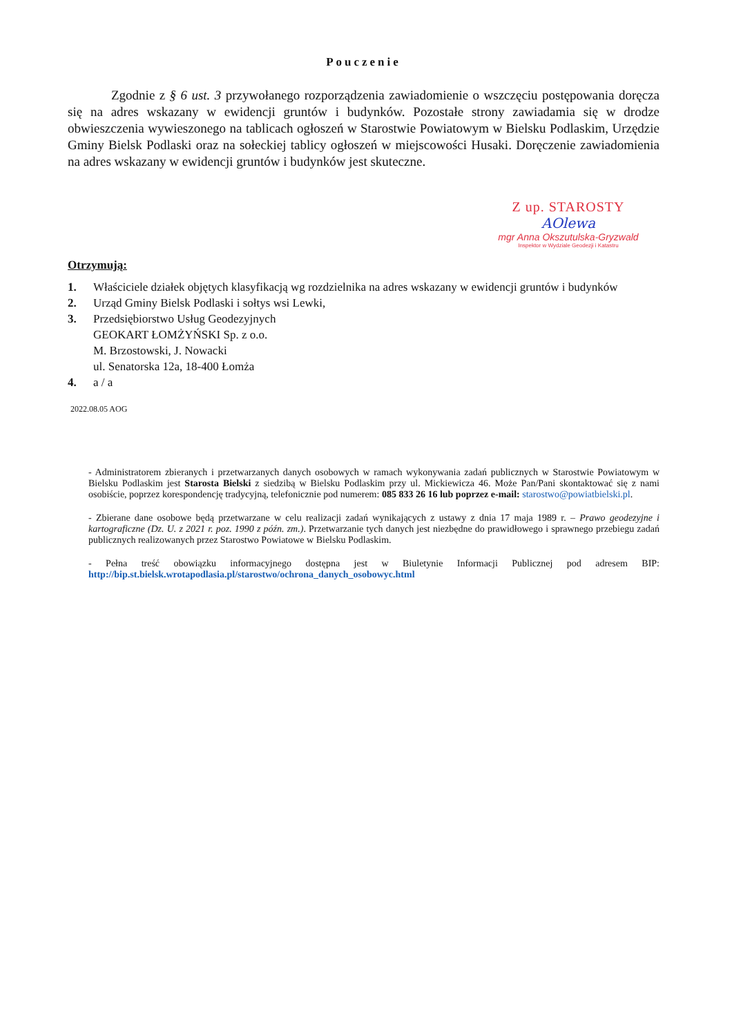Pouczenie
Zgodnie z § 6 ust. 3 przywołanego rozporządzenia zawiadomienie o wszczęciu postępowania doręcza się na adres wskazany w ewidencji gruntów i budynków. Pozostałe strony zawiadamia się w drodze obwieszczenia wywieszonego na tablicach ogłoszeń w Starostwie Powiatowym w Bielsku Podlaskim, Urzędzie Gminy Bielsk Podlaski oraz na sołeckiej tablicy ogłoszeń w miejscowości Husaki. Doręczenie zawiadomienia na adres wskazany w ewidencji gruntów i budynków jest skuteczne.
Z up. STAROSTY
AOlewa
mgr Anna Okszutulska-Gryzwald
Inspektor w Wydziale Geodezji i Katastru
Otrzymują:
1. Właściciele działek objętych klasyfikacją wg rozdzielnika na adres wskazany w ewidencji gruntów i budynków
2. Urząd Gminy Bielsk Podlaski i sołtys wsi Lewki,
3. Przedsiębiorstwo Usług Geodezyjnych
GEOKART ŁOMŻYŃSKI Sp. z o.o.
M. Brzostowski, J. Nowacki
ul. Senatorska 12a, 18-400 Łomża
4. a / a
2022.08.05 AOG
- Administratorem zbieranych i przetwarzanych danych osobowych w ramach wykonywania zadań publicznych w Starostwie Powiatowym w Bielsku Podlaskim jest Starosta Bielski z siedzibą w Bielsku Podlaskim przy ul. Mickiewicza 46. Może Pan/Pani skontaktować się z nami osobiście, poprzez korespondencję tradycyjną, telefonicznie pod numerem: 085 833 26 16 lub poprzez e-mail: starostwo@powiatbielski.pl.
- Zbierane dane osobowe będą przetwarzane w celu realizacji zadań wynikających z ustawy z dnia 17 maja 1989 r. – Prawo geodezyjne i kartograficzne (Dz. U. z 2021 r. poz. 1990 z późn. zm.). Przetwarzanie tych danych jest niezbędne do prawidłowego i sprawnego przebiegu zadań publicznych realizowanych przez Starostwo Powiatowe w Bielsku Podlaskim.
- Pełna treść obowiązku informacyjnego dostępna jest w Biuletynie Informacji Publicznej pod adresem BIP: http://bip.st.bielsk.wrotapodlasia.pl/starostwo/ochrona_danych_osobowyc.html